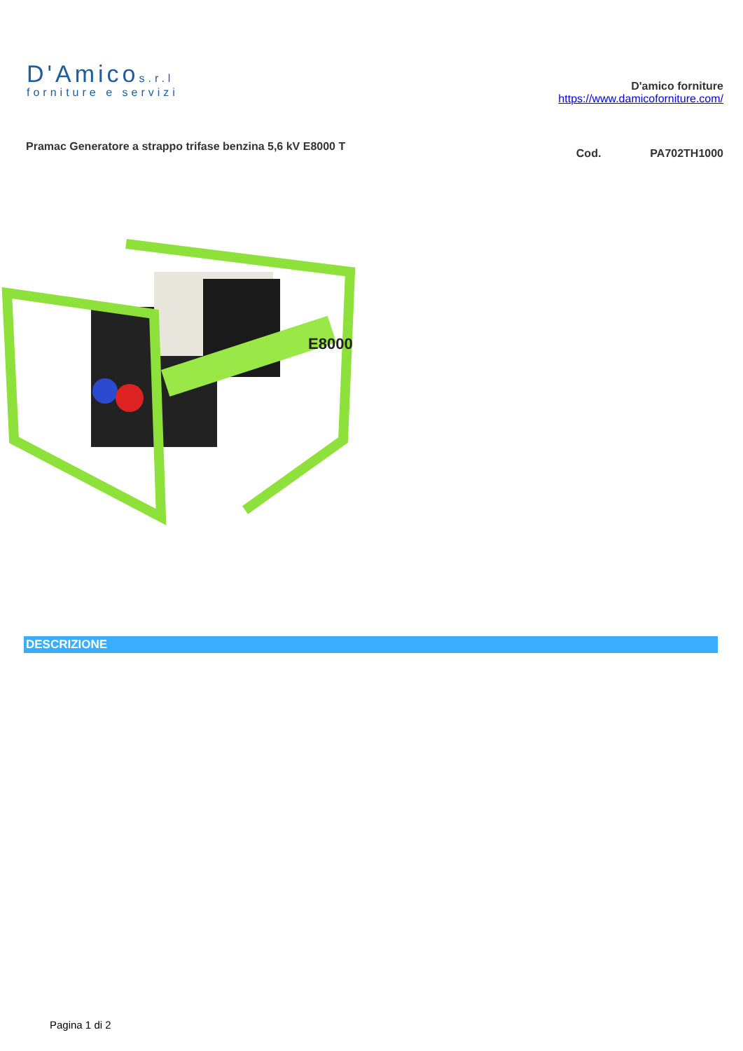D'Amicos.r.l
forniture e servizi
D'amico forniture
https://www.damicoforniture.com/
Pramac Generatore a strappo trifase benzina 5,6 kV E8000 T
Cod. PA702TH1000
E8000
DESCRIZIONE
Pagina 1 di 2